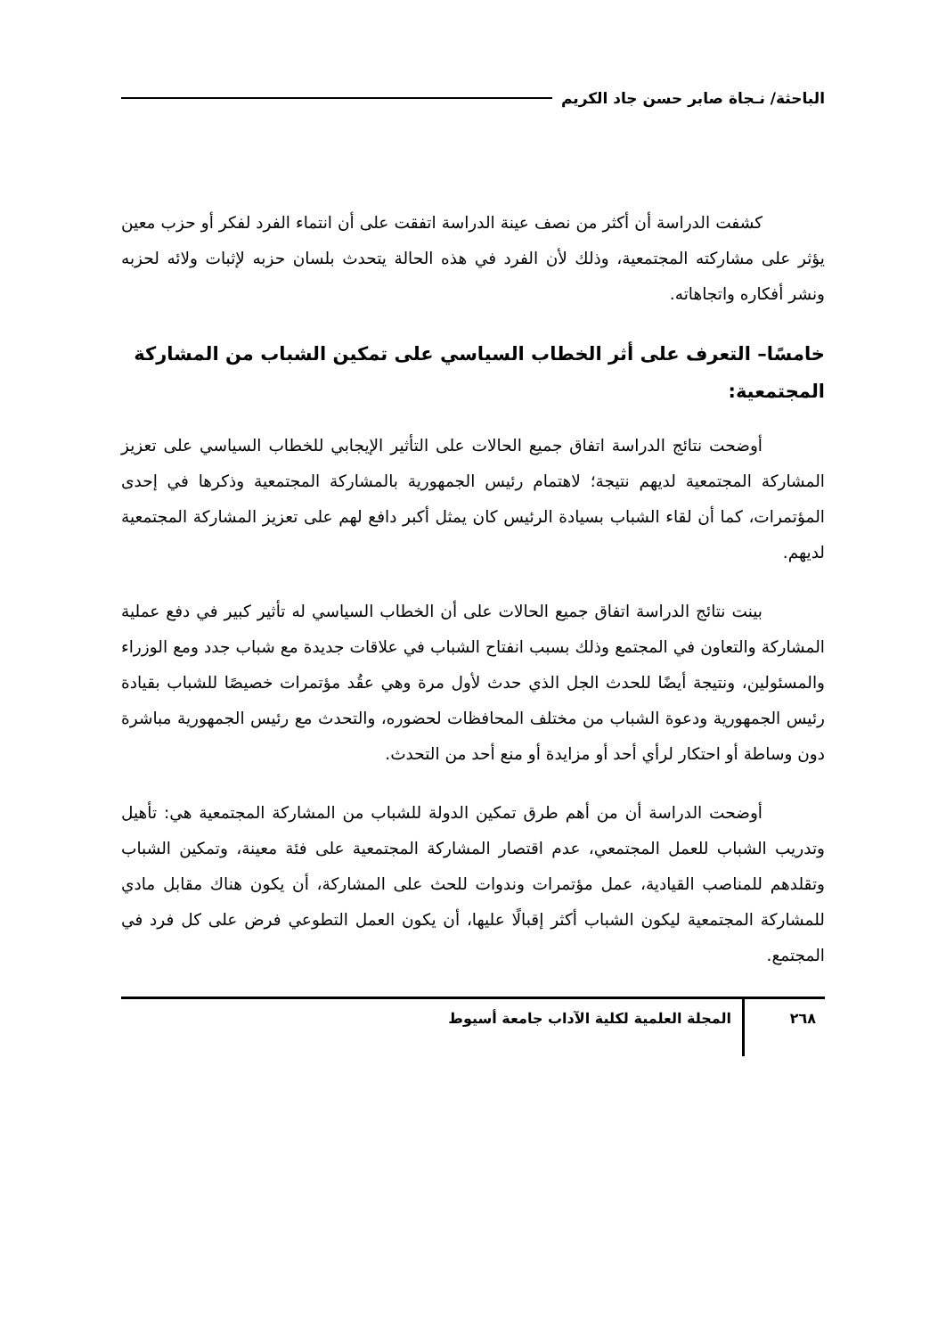الباحثة/ نـجاة صابر حسن جاد الكريم
كشفت الدراسة أن أكثر من نصف عينة الدراسة اتفقت على أن انتماء الفرد لفكر أو حزب معين يؤثر على مشاركته المجتمعية، وذلك لأن الفرد في هذه الحالة يتحدث بلسان حزبه لإثبات ولائه لحزبه ونشر أفكاره واتجاهاته.
خامسًا– التعرف على أثر الخطاب السياسي على تمكين الشباب من المشاركة المجتمعية:
أوضحت نتائج الدراسة اتفاق جميع الحالات على التأثير الإيجابي للخطاب السياسي على تعزيز المشاركة المجتمعية لديهم نتيجة؛ لاهتمام رئيس الجمهورية بالمشاركة المجتمعية وذكرها في إحدى المؤتمرات، كما أن لقاء الشباب بسيادة الرئيس كان يمثل أكبر دافع لهم على تعزيز المشاركة المجتمعية لديهم.
بينت نتائج الدراسة اتفاق جميع الحالات على أن الخطاب السياسي له تأثير كبير في دفع عملية المشاركة والتعاون في المجتمع وذلك بسبب انفتاح الشباب في علاقات جديدة مع شباب جدد ومع الوزراء والمسئولين، ونتيجة أيضًا للحدث الجل الذي حدث لأول مرة وهي عقُد مؤتمرات خصيصًا للشباب بقيادة رئيس الجمهورية ودعوة الشباب من مختلف المحافظات لحضوره، والتحدث مع رئيس الجمهورية مباشرة دون وساطة أو احتكار لرأي أحد أو مزايدة أو منع أحد من التحدث.
أوضحت الدراسة أن من أهم طرق تمكين الدولة للشباب من المشاركة المجتمعية هي: تأهيل وتدريب الشباب للعمل المجتمعي، عدم اقتصار المشاركة المجتمعية على فئة معينة، وتمكين الشباب وتقلدهم للمناصب القيادية، عمل مؤتمرات وندوات للحث على المشاركة، أن يكون هناك مقابل مادي للمشاركة المجتمعية ليكون الشباب أكثر إقبالًا عليها، أن يكون العمل التطوعي فرض على كل فرد في المجتمع.
٢٦٨
المجلة العلمية لكلية الآداب جامعة أسيوط